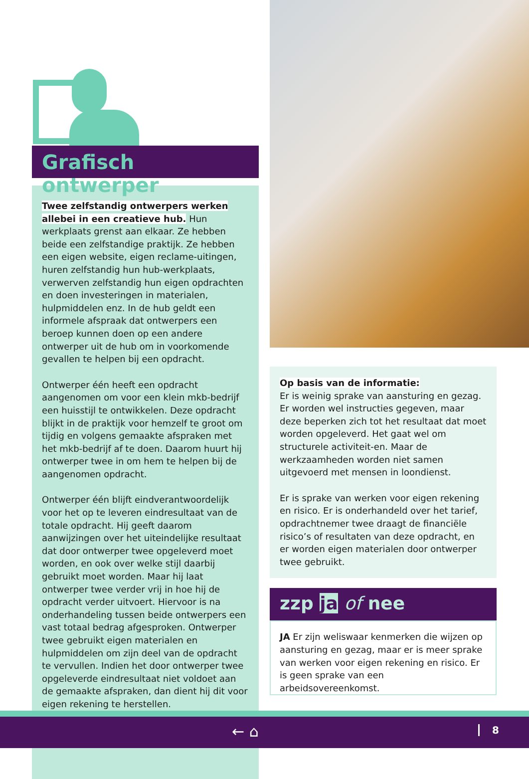Grafisch ontwerper
Twee zelfstandig ontwerpers werken allebei in een creatieve hub. Hun werkplaats grenst aan elkaar. Ze hebben beide een zelfstandige praktijk. Ze hebben een eigen website, eigen reclame-uitingen, huren zelfstandig hun hub-werkplaats, verwerven zelfstandig hun eigen opdrachten en doen investeringen in materialen, hulpmiddelen enz. In de hub geldt een informele afspraak dat ontwerpers een beroep kunnen doen op een andere ontwerper uit de hub om in voorkomende gevallen te helpen bij een opdracht.
Ontwerper één heeft een opdracht aangenomen om voor een klein mkb-bedrijf een huisstijl te ontwikkelen. Deze opdracht blijkt in de praktijk voor hemzelf te groot om tijdig en volgens gemaakte afspraken met het mkb-bedrijf af te doen. Daarom huurt hij ontwerper twee in om hem te helpen bij de aangenomen opdracht.
Ontwerper één blijft eindverantwoordelijk voor het op te leveren eindresultaat van de totale opdracht. Hij geeft daarom aanwijzingen over het uiteindelijke resultaat dat door ontwerper twee opgeleverd moet worden, en ook over welke stijl daarbij gebruikt moet worden. Maar hij laat ontwerper twee verder vrij in hoe hij de opdracht verder uitvoert. Hiervoor is na onderhandeling tussen beide ontwerpers een vast totaal bedrag afgesproken. Ontwerper twee gebruikt eigen materialen en hulpmiddelen om zijn deel van de opdracht te vervullen. Indien het door ontwerper twee opgeleverde eindresultaat niet voldoet aan de gemaakte afspraken, dan dient hij dit voor eigen rekening te herstellen.
Op basis van de informatie:
Er is weinig sprake van aansturing en gezag. Er worden wel instructies gegeven, maar deze beperken zich tot het resultaat dat moet worden opgeleverd. Het gaat wel om structurele activiteit-en. Maar de werkzaamheden worden niet samen uitgevoerd met mensen in loondienst.
Er is sprake van werken voor eigen rekening en risico. Er is onderhandeld over het tarief, opdrachtnemer twee draagt de financiële risico’s of resultaten van deze opdracht, en er worden eigen materialen door ontwerper twee gebruikt.
zzp ja of nee
JA Er zijn weliswaar kenmerken die wijzen op aansturing en gezag, maar er is meer sprake van werken voor eigen rekening en risico. Er is geen sprake van een arbeidsovereenkomst.
← ⌂ 8